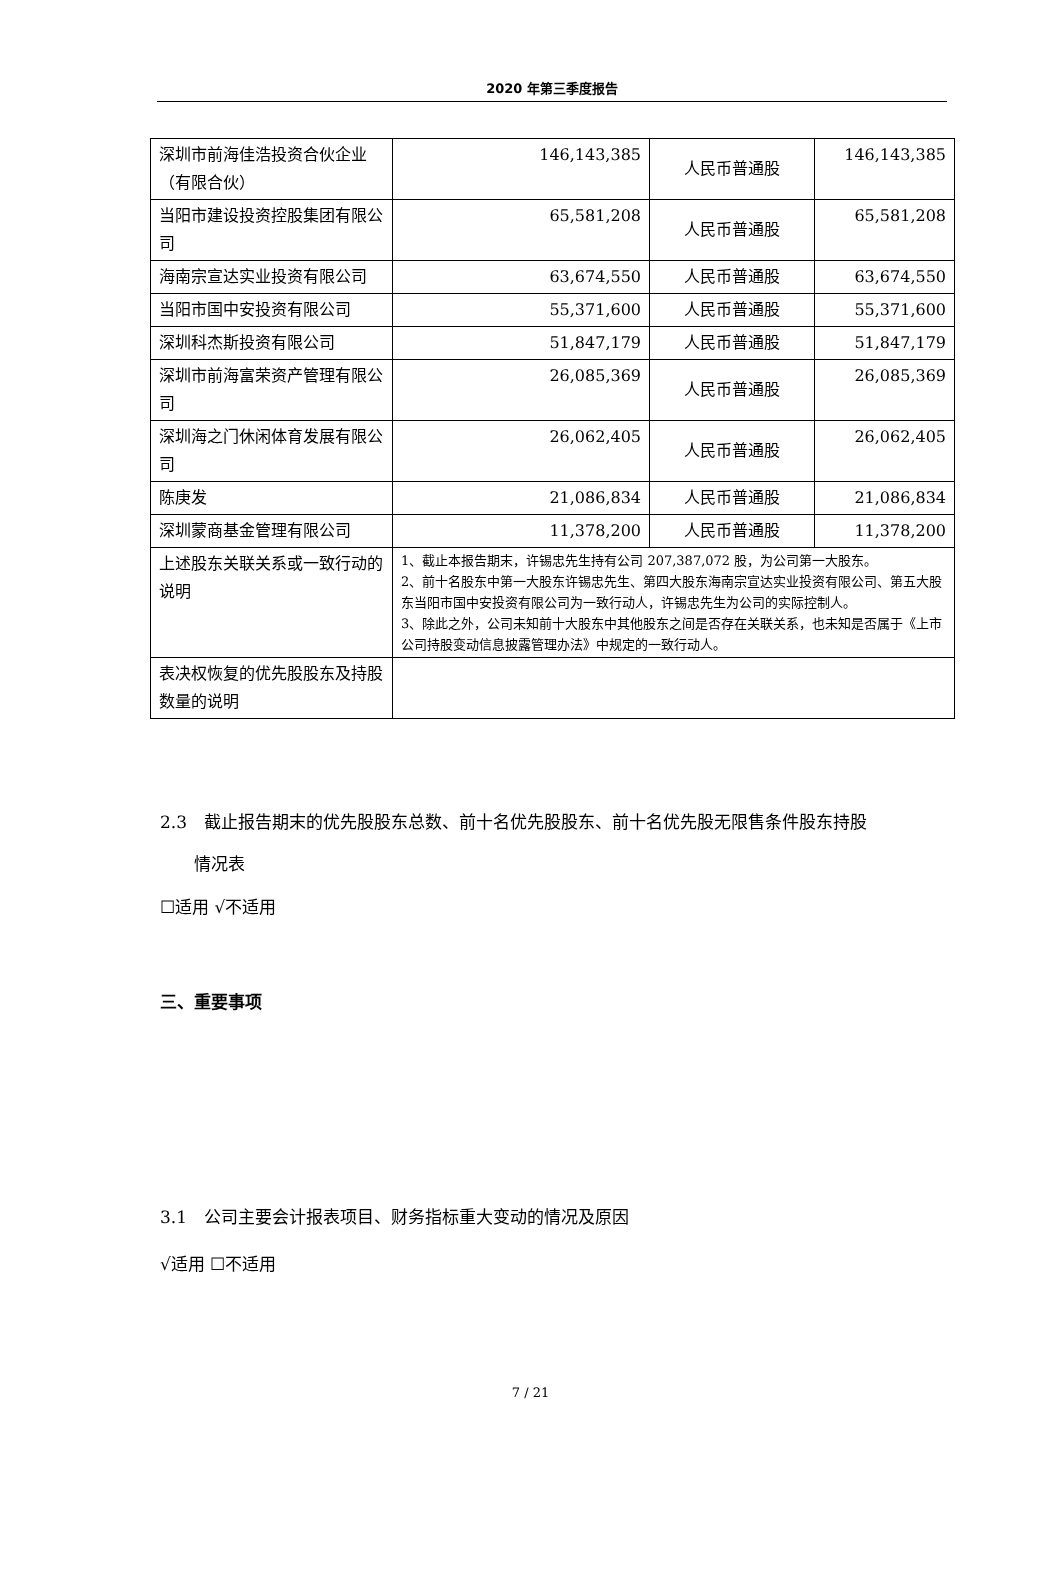2020 年第三季度报告
| 深圳市前海佳浩投资合伙企业（有限合伙） | 146,143,385 | 人民币普通股 | 146,143,385 |
| 当阳市建设投资控股集团有限公司 | 65,581,208 | 人民币普通股 | 65,581,208 |
| 海南宗宣达实业投资有限公司 | 63,674,550 | 人民币普通股 | 63,674,550 |
| 当阳市国中安投资有限公司 | 55,371,600 | 人民币普通股 | 55,371,600 |
| 深圳科杰斯投资有限公司 | 51,847,179 | 人民币普通股 | 51,847,179 |
| 深圳市前海富荣资产管理有限公司 | 26,085,369 | 人民币普通股 | 26,085,369 |
| 深圳海之门休闲体育发展有限公司 | 26,062,405 | 人民币普通股 | 26,062,405 |
| 陈庚发 | 21,086,834 | 人民币普通股 | 21,086,834 |
| 深圳蒙商基金管理有限公司 | 11,378,200 | 人民币普通股 | 11,378,200 |
| 上述股东关联关系或一致行动的说明 | 1、截止本报告期末，许锡忠先生持有公司 207,387,072 股，为公司第一大股东。 2、前十名股东中第一大股东许锡忠先生、第四大股东海南宗宣达实业投资有限公司、第五大股东当阳市国中安投资有限公司为一致行动人，许锡忠先生为公司的实际控制人。 3、除此之外，公司未知前十大股东中其他股东之间是否存在关联关系，也未知是否属于《上市公司持股变动信息披露管理办法》中规定的一致行动人。 | | |
| 表决权恢复的优先股股东及持股数量的说明 | | | |
2.3　截止报告期末的优先股股东总数、前十名优先股股东、前十名优先股无限售条件股东持股
　　情况表
☐适用 √不适用
三、重要事项
3.1　公司主要会计报表项目、财务指标重大变动的情况及原因
√适用 ☐不适用
7 / 21